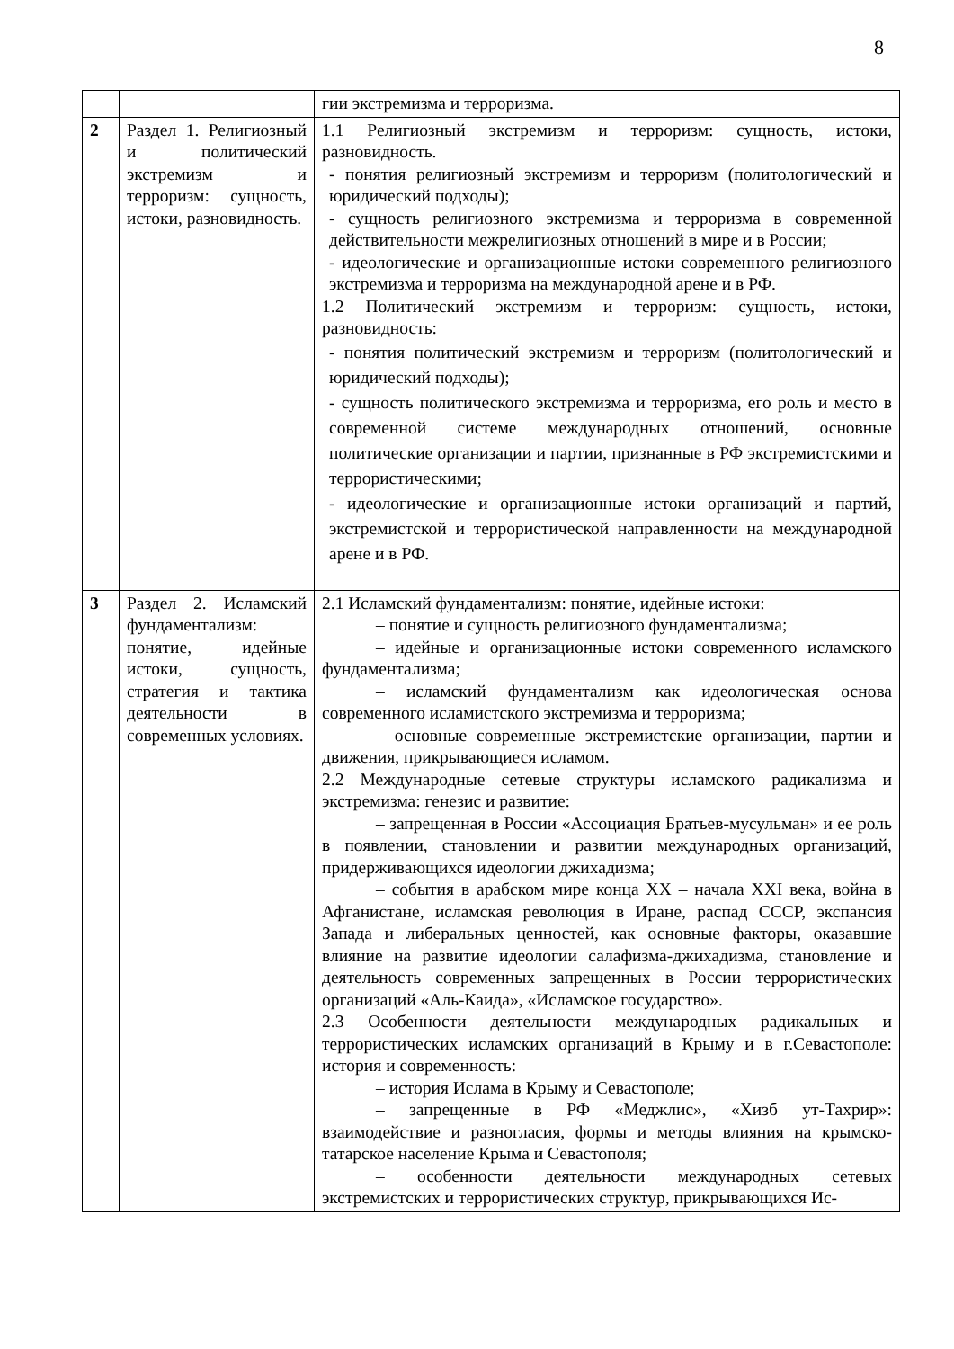8
| | | гии экстремизма и терроризма. |
| 2 | Раздел 1. Религиозный и политический экстремизм и терроризм: сущность, истоки, разновидность. | 1.1 Религиозный экстремизм и терроризм: сущность, истоки, разновидность. - понятия религиозный экстремизм и терроризм (политологический и юридический подходы); - сущность религиозного экстремизма и терроризма в современной действительности межрелигиозных отношений в мире и в России; - идеологические и организационные истоки современного религиозного экстремизма и терроризма на международной арене и в РФ. 1.2 Политический экстремизм и терроризм: сущность, истоки, разновидность: - понятия политический экстремизм и терроризм (политологический и юридический подходы); - сущность политического экстремизма и терроризма, его роль и место в современной системе международных отношений, основные политические организации и партии, признанные в РФ экстремистскими и террористическими; - идеологические и организационные истоки организаций и партий, экстремистской и террористической направленности на международной арене и в РФ. |
| 3 | Раздел 2. Исламский фундаментализм: понятие, идейные истоки, сущность, стратегия и тактика деятельности в современных условиях. | 2.1 Исламский фундаментализм: понятие, идейные истоки: – понятие и сущность религиозного фундаментализма; – идейные и организационные истоки современного исламского фундаментализма; – исламский фундаментализм как идеологическая основа современного исламистского экстремизма и терроризма; – основные современные экстремистские организации, партии и движения, прикрывающиеся исламом. 2.2 Международные сетевые структуры исламского радикализма и экстремизма: генезис и развитие: – запрещенная в России «Ассоциация Братьев-мусульман» и ее роль в появлении, становлении и развитии международных организаций, придерживающихся идеологии джихадизма; – события в арабском мире конца XX – начала XXI века, война в Афганистане, исламская революция в Иране, распад СССР, экспансия Запада и либеральных ценностей, как основные факторы, оказавшие влияние на развитие идеологии салафизма-джихадизма, становление и деятельность современных запрещенных в России террористических организаций «Аль-Каида», «Исламское государство». 2.3 Особенности деятельности международных радикальных и террористических исламских организаций в Крыму и в г.Севастополе: история и современность: – история Ислама в Крыму и Севастополе; – запрещенные в РФ «Меджлис», «Хизб ут-Тахрир»: взаимодействие и разногласия, формы и методы влияния на крымско-татарское население Крыма и Севастополя; – особенности деятельности международных сетевых экстремистских и террористических структур, прикрывающихся Ис- |